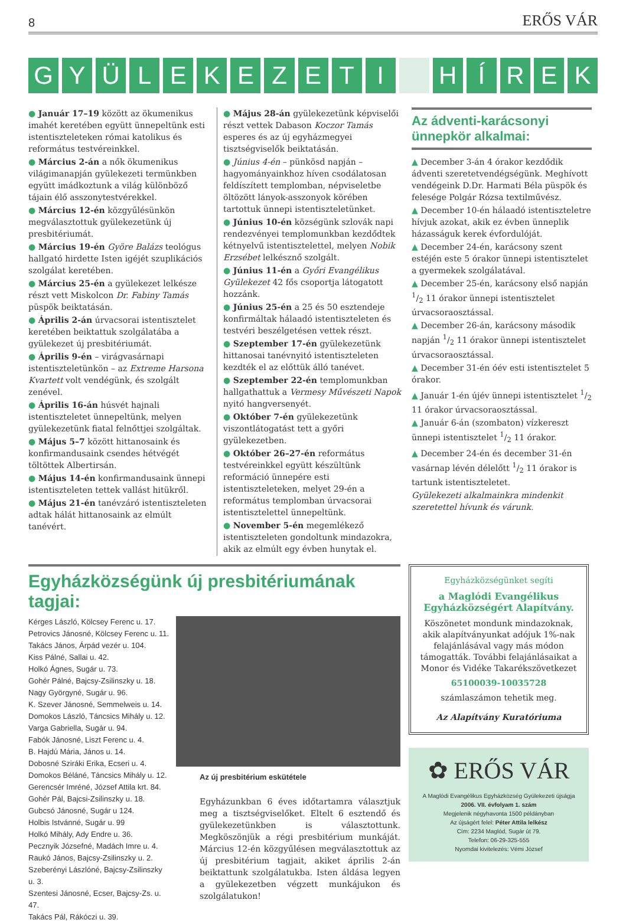8 ERŐS VÁR
GYÜLEKEZETI HÍREK
● Január 17–19 között az ökumenikus imahét keretében együtt ünnepeltünk esti istentiszteleteken római katolikus és református testvéreinkkel.
● Március 2-án a nők ökumenikus világimanapján gyülekezeti termünkben együtt imádkoztunk a világ különböző tájain élő asszonytestvérekkel.
● Március 12-én közgyűlésünkön megválasztottuk gyülekezetünk új presbitériumát.
● Március 19-én Györe Balázs teológus hallgató hirdette Isten igéjét szuplikációs szolgálat keretében.
● Március 25-én a gyülekezet lelkésze részt vett Miskolcon Dr. Fabiny Tamás püspök beiktatásán.
● Április 2-án úrvacsorai istentisztelet keretében beiktattuk szolgálatába a gyülekezet új presbitériumát.
● Április 9-én – virágvasárnapi istentiszteletünkön – az Extreme Harsona Kvartett volt vendégünk, és szolgált zenével.
● Április 16-án húsvét hajnali istentiszteletet ünnepeltünk, melyen gyülekezetünk fiatal felnőttjei szolgáltak.
● Május 5–7 között hittanosaink és konfirmandusaink csendes hétvégét töltöttek Albertirsán.
● Május 14-én konfirmandusaink ünnepi istentiszteleten tettek vallást hitükről.
● Május 21-én tanévzáró istentiszteleten adtak hálát hittanosaink az elmúlt tanévért.
● Május 28-án gyülekezetünk képviselői részt vettek Dabason Koczor Tamás esperes és az új egyházmegyei tisztségviselők beiktatásán.
● Június 4-én – pünkösd napján – hagyományainkhoz híven csodálatosan feldíszített templomban, népviseletbe öltözött lányok-asszonyok körében tartottuk ünnepi istentiszteletünket.
● Június 10-én községünk szlovák napi rendezvényei templomunkban kezdődtek kétnyelvű istentisztelettel, melyen Nobik Erzsébet lelkésznő szolgált.
● Június 11-én a Győri Evangélikus Gyülekezet 42 fős csoportja látogatott hozzánk.
● Június 25-én a 25 és 50 esztendeje konfirmáltak hálaadó istentiszteleten és testvéri beszélgetésen vettek részt.
● Szeptember 17-én gyülekezetünk hittanosai tanévnyitó istentiszteleten kezdték el az előttük álló tanévet.
● Szeptember 22-én templomunkban hallgathattuk a Vermesy Művészeti Napok nyitó hangversenyét.
● Október 7-én gyülekezetünk viszontlátogatást tett a győri gyülekezetben.
● Október 26–27-én református testvéreinkkel együtt készültünk reformáció ünnepére esti istentiszteleteken, melyet 29-én a református templomban úrvacsorai istentisztelettel ünnepeltünk.
● November 5-én megemlékező istentiszteleten gondoltunk mindazokra, akik az elmúlt egy évben hunytak el.
Az ádventi-karácsonyi ünnepkör alkalmai:
▲ December 3-án 4 órakor kezdődik ádventi szeretetvendégségünk. Meghívott vendégeink D.Dr. Harmati Béla püspök és felesége Polgár Rózsa textilművész.
▲ December 10-én hálaadó istentiszteletre hívjuk azokat, akik ez évben ünneplik házasságuk kerek évfordulóját.
▲ December 24-én, karácsony szent estéjén este 5 órakor ünnepi istentisztelet a gyermekek szolgálatával.
▲ December 25-én, karácsony első napján 1/2 11 órakor ünnepi istentisztelet úrvacsoraosztással.
▲ December 26-án, karácsony második napján 1/2 11 órakor ünnepi istentisztelet úrvacsoraosztással.
▲ December 31-én óév esti istentisztelet 5 órakor.
▲ Január 1-én újév ünnepi istentisztelet 1/2 11 órakor úrvacsoraosztással.
▲ Január 6-án (szombaton) vízkereszt ünnepi istentisztelet 1/2 11 órakor.
▲ December 24-én és december 31-én vasárnap lévén délelőtt 1/2 11 órakor is tartunk istentiszteletet.
Gyülekezeti alkalmainkra mindenkit szeretettel hívunk és várunk.
Egyházközségünk új presbitériumának tagjai:
Kérges László, Kölcsey Ferenc u. 17.
Petrovics Jánosné, Kölcsey Ferenc u. 11.
Takács János, Árpád vezér u. 104.
Kiss Pálné, Sallai u. 42.
Holkó Ágnes, Sugár u. 73.
Gohér Pálné, Bajcsy-Zsilinszky u. 18.
Nagy Györgyné, Sugár u. 96.
K. Szever Jánosné, Semmelweis u. 14.
Domokos László, Táncsics Mihály u. 12.
Varga Gabriella, Sugár u. 94.
Fabók Jánosné, Liszt Ferenc u. 4.
B. Hajdú Mária, János u. 14.
Dobosné Sziráki Erika, Ecseri u. 4.
Domokos Béláné, Táncsics Mihály u. 12.
Gerencsér Imréné, József Attila krt. 84.
Gohér Pál, Bajcsi-Zsilinszky u. 18.
Gubcsó Jánosné, Sugár u 124.
Holbis Istvánné, Sugár u. 99
Holkó Mihály, Ady Endre u. 36.
Pecznyik Józsefné, Madách Imre u. 4.
Raukó János, Bajcsy-Zsilinszky u. 2.
Szeberényi Lászlóné, Bajcsy-Zsilinszky u. 3.
Szentesi Jánosné, Ecser, Bajcsy-Zs. u. 47.
Takács Pál, Rákóczi u. 39.
Az új presbitérium eskütétele
Egyházunkban 6 éves időtartamra választjuk meg a tisztségviselőket. Eltelt 6 esztendő és gyülekezetünkben is választottunk. Megköszönjük a régi presbitérium munkáját. Március 12-én közgyűlésen megválasztottuk az új presbitérium tagjait, akiket április 2-án beiktattunk szolgálatukba. Isten áldása legyen a gyülekezetben végzett munkájukon és szolgálatukon!
Egyházközségünket segíti
a Maglódi Evangélikus Egyházközségért Alapítvány.
Köszönetet mondunk mindazoknak, akik alapítványunkat adójuk 1%-nak felajánlásával vagy más módon támogatták. További felajánlásaikat a Monor és Vidéke Takarékszövetkezet
65100039-10035728
számlaszámon tehetik meg.
Az Alapítvány Kuratóriuma
✿ ERŐS VÁR
A Maglódi Evangélikus Egyházközség Gyülekezeti újságja
2006. VII. évfolyam 1. szám
Megjelenik négyhavonta 1500 példányban
Az újságért felel: Péter Attila lelkész
Cím: 2234 Maglód, Sugár út 79.
Telefon: 06-29-325-555
Nyomdai kivitelezés: Vémi József